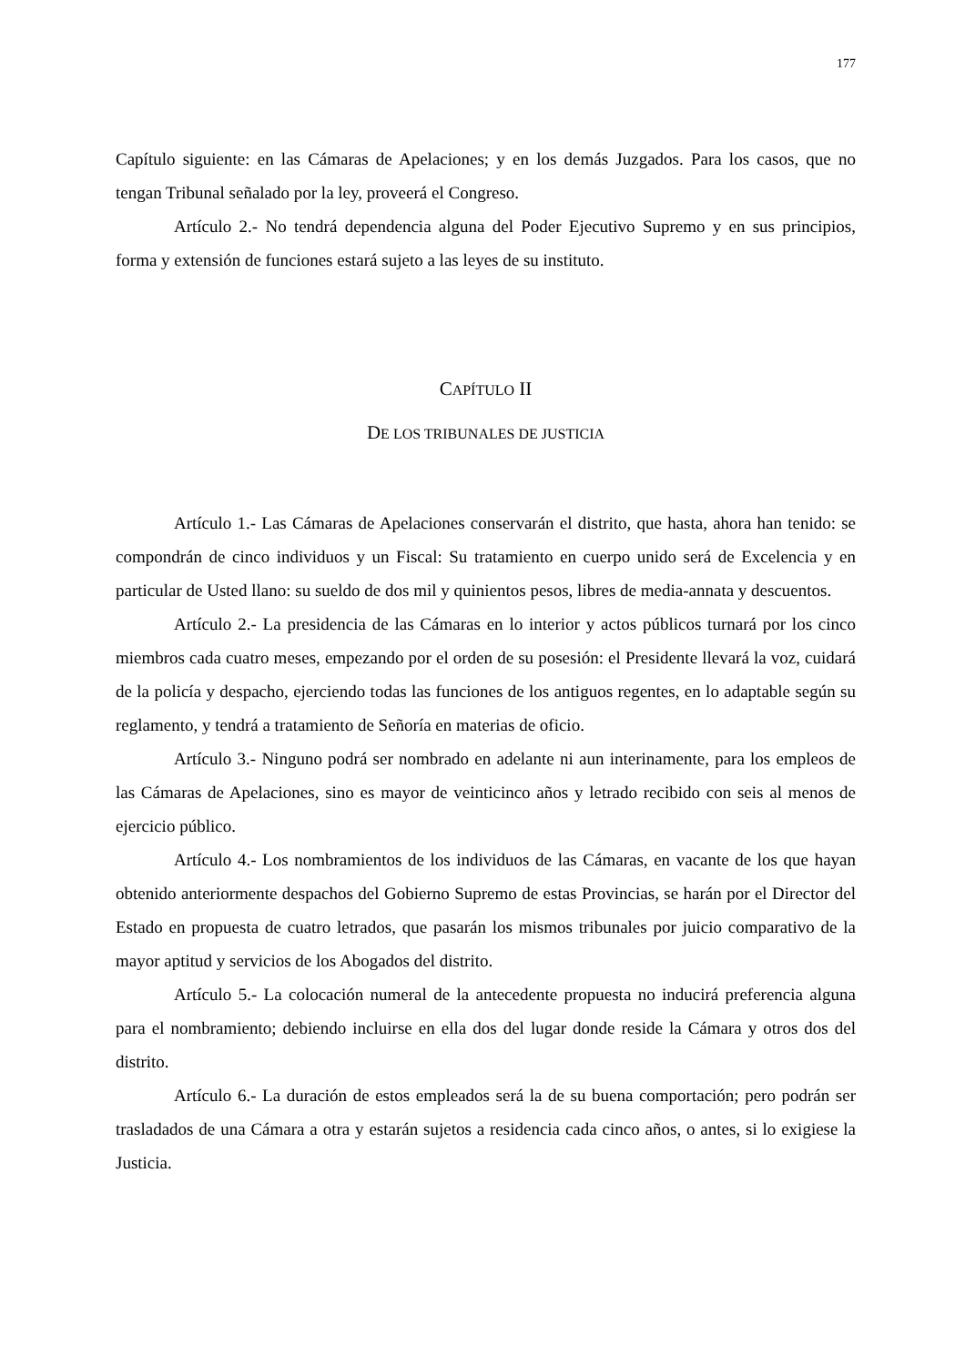177
Capítulo siguiente: en las Cámaras de Apelaciones; y en los demás Juzgados. Para los casos, que no tengan Tribunal señalado por la ley, proveerá el Congreso.
Artículo 2.- No tendrá dependencia alguna del Poder Ejecutivo Supremo y en sus principios, forma y extensión de funciones estará sujeto a las leyes de su instituto.
CAPÍTULO II
DE LOS TRIBUNALES DE JUSTICIA
Artículo 1.- Las Cámaras de Apelaciones conservarán el distrito, que hasta, ahora han tenido: se compondrán de cinco individuos y un Fiscal: Su tratamiento en cuerpo unido será de Excelencia y en particular de Usted llano: su sueldo de dos mil y quinientos pesos, libres de media-annata y descuentos.
Artículo 2.- La presidencia de las Cámaras en lo interior y actos públicos turnará por los cinco miembros cada cuatro meses, empezando por el orden de su posesión: el Presidente llevará la voz, cuidará de la policía y despacho, ejerciendo todas las funciones de los antiguos regentes, en lo adaptable según su reglamento, y tendrá a tratamiento de Señoría en materias de oficio.
Artículo 3.- Ninguno podrá ser nombrado en adelante ni aun interinamente, para los empleos de las Cámaras de Apelaciones, sino es mayor de veinticinco años y letrado recibido con seis al menos de ejercicio público.
Artículo 4.- Los nombramientos de los individuos de las Cámaras, en vacante de los que hayan obtenido anteriormente despachos del Gobierno Supremo de estas Provincias, se harán por el Director del Estado en propuesta de cuatro letrados, que pasarán los mismos tribunales por juicio comparativo de la mayor aptitud y servicios de los Abogados del distrito.
Artículo 5.- La colocación numeral de la antecedente propuesta no inducirá preferencia alguna para el nombramiento; debiendo incluirse en ella dos del lugar donde reside la Cámara y otros dos del distrito.
Artículo 6.- La duración de estos empleados será la de su buena comportación; pero podrán ser trasladados de una Cámara a otra y estarán sujetos a residencia cada cinco años, o antes, si lo exigiese la Justicia.